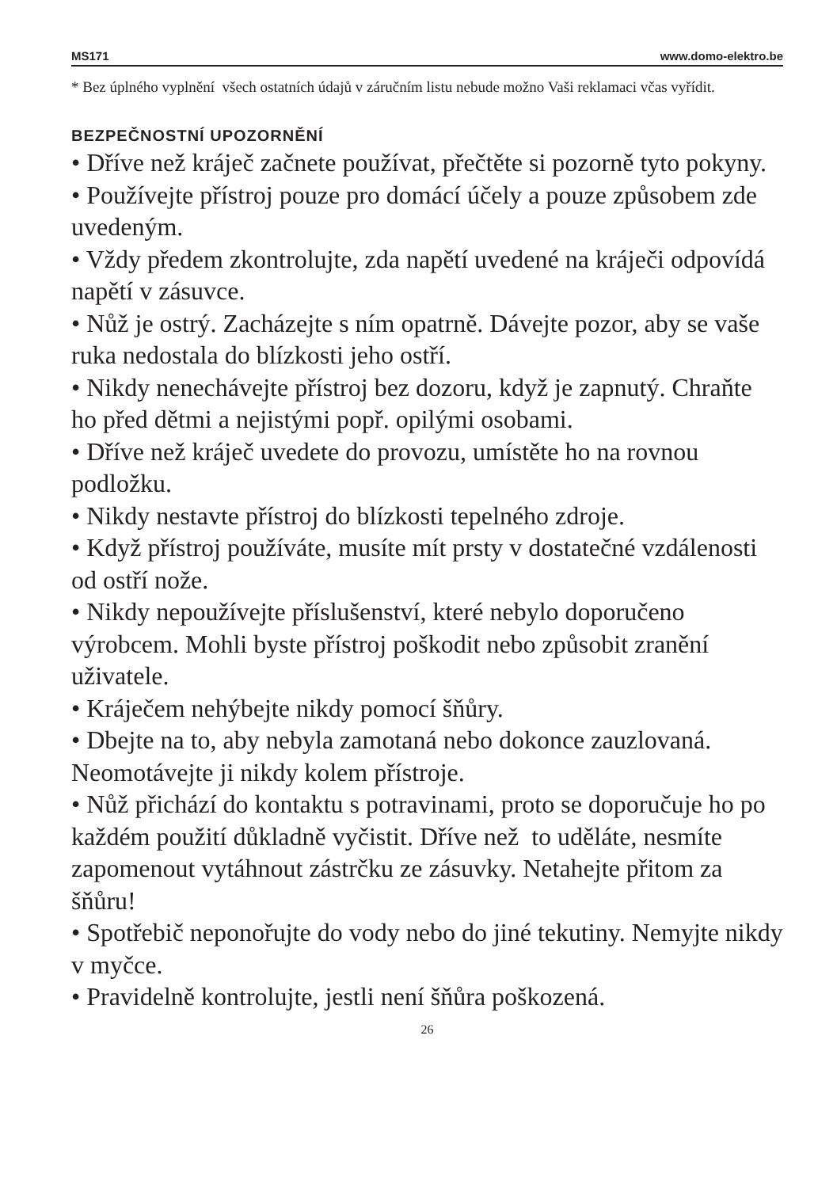MS171 www.domo-elektro.be
* Bez úplného vyplnění všech ostatních údajů v záručním listu nebude možno Vaši reklamaci včas vyřídit.
BEZPEČNOSTNÍ UPOZORNĚNÍ
• Dříve než kráječ začnete používat, přečtěte si pozorně tyto pokyny.
• Používejte přístroj pouze pro domácí účely a pouze způsobem zde uvedeným.
• Vždy předem zkontrolujte, zda napětí uvedené na kráječi odpovídá napětí v zásuvce.
• Nůž je ostrý. Zacházejte s ním opatrně. Dávejte pozor, aby se vaše ruka nedostala do blízkosti jeho ostří.
• Nikdy nenechávejte přístroj bez dozoru, když je zapnutý. Chraňte ho před dětmi a nejistými popř. opilými osobami.
• Dříve než kráječ uvedete do provozu, umístěte ho na rovnou podložku.
• Nikdy nestavte přístroj do blízkosti tepelného zdroje.
• Když přístroj používáte, musíte mít prsty v dostatečné vzdálenosti od ostří nože.
• Nikdy nepoužívejte příslušenství, které nebylo doporučeno výrobcem. Mohli byste přístroj poškodit nebo způsobit zranění uživatele.
• Kráječem nehýbejte nikdy pomocí šňůry.
• Dbejte na to, aby nebyla zamotaná nebo dokonce zauzlovaná. Neomotávejte ji nikdy kolem přístroje.
• Nůž přichází do kontaktu s potravinami, proto se doporučuje ho po každém použití důkladně vyčistit. Dříve než to uděláte, nesmíte zapomenout vytáhnout zástrčku ze zásuvky. Netahejte přitom za šňůru!
• Spotřebič neponořujte do vody nebo do jiné tekutiny. Nemyjte nikdy v myčce.
• Pravidelně kontrolujte, jestli není šňůra poškozená.
26